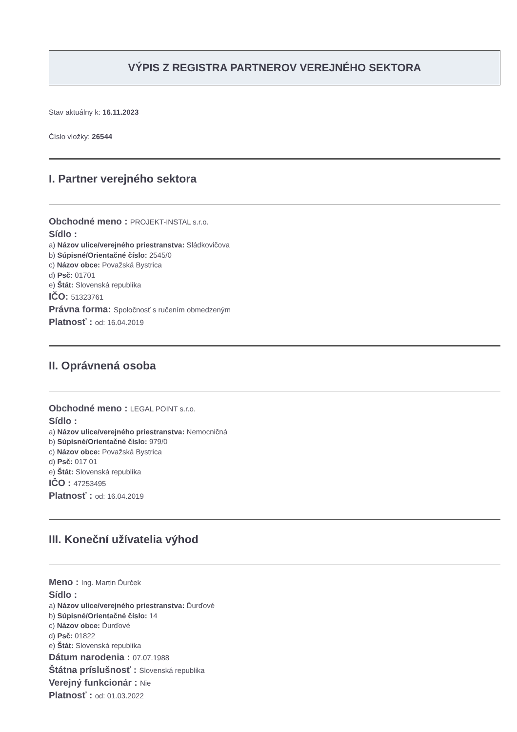VÝPIS Z REGISTRA PARTNEROV VEREJNÉHO SEKTORA
Stav aktuálny k: 16.11.2023
Číslo vložky: 26544
I. Partner verejného sektora
Obchodné meno : PROJEKT-INSTAL s.r.o.
Sídlo :
a) Názov ulice/verejného priestranstva: Sládkovičova
b) Súpisné/Orientačné číslo: 2545/0
c) Názov obce: Považská Bystrica
d) Psč: 01701
e) Štát: Slovenská republika
IČO: 51323761
Právna forma: Spoločnosť s ručením obmedzeným
Platnosť : od: 16.04.2019
II. Oprávnená osoba
Obchodné meno : LEGAL POINT s.r.o.
Sídlo :
a) Názov ulice/verejného priestranstva: Nemocničná
b) Súpisné/Orientačné číslo: 979/0
c) Názov obce: Považská Bystrica
d) Psč: 017 01
e) Štát: Slovenská republika
IČO : 47253495
Platnosť : od: 16.04.2019
III. Koneční užívatelia výhod
Meno : Ing. Martin Ďurček
Sídlo :
a) Názov ulice/verejného priestranstva: Ďurďové
b) Súpisné/Orientačné číslo: 14
c) Názov obce: Ďurďové
d) Psč: 01822
e) Štát: Slovenská republika
Dátum narodenia : 07.07.1988
Štátna príslušnosť : Slovenská republika
Verejný funkcionár : Nie
Platnosť : od: 01.03.2022